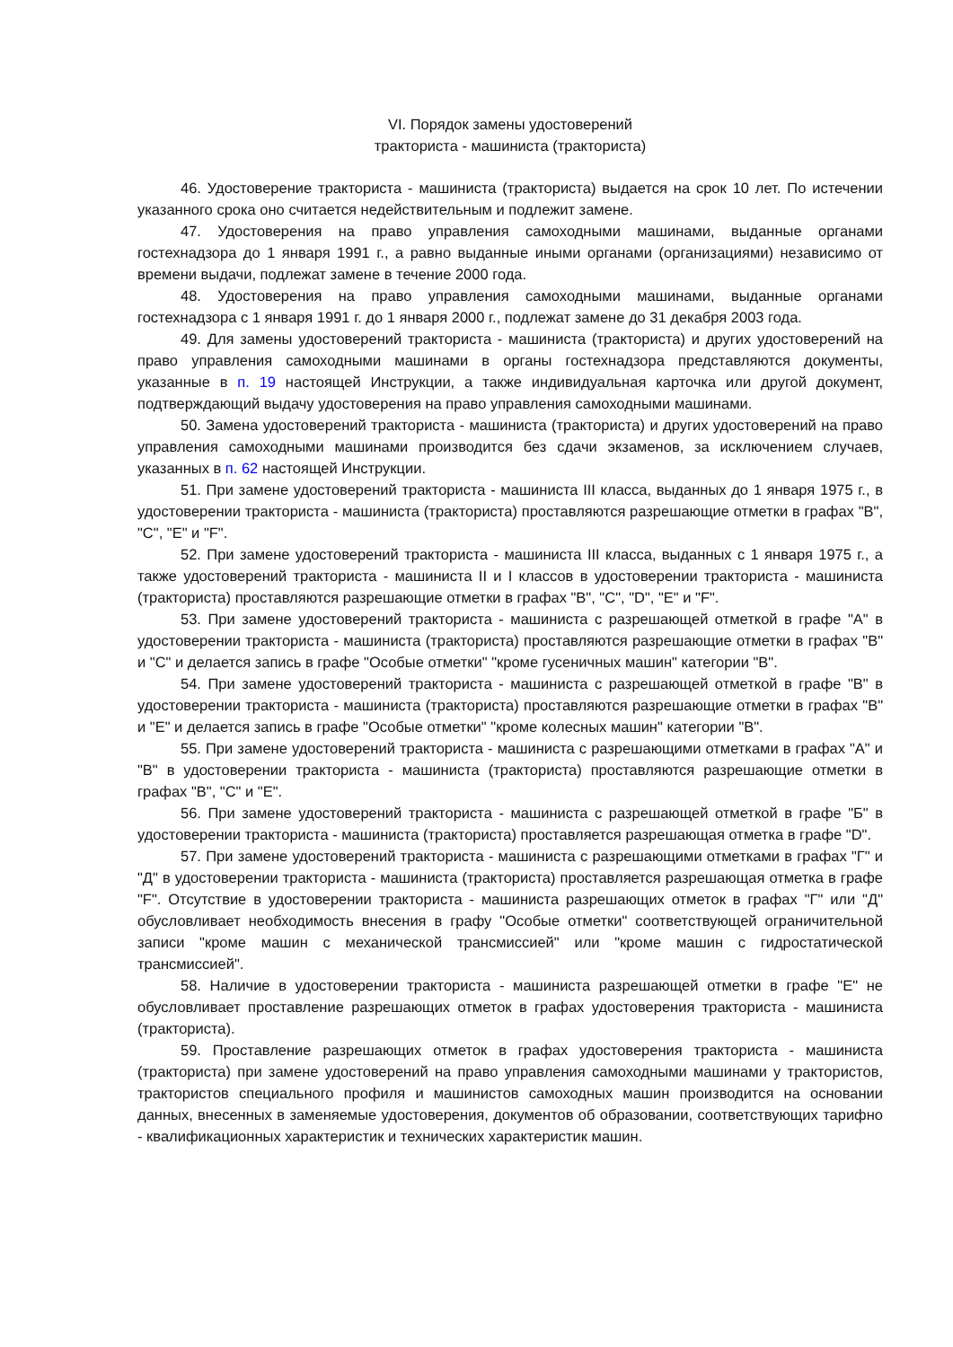VI. Порядок замены удостоверений
тракториста - машиниста (тракториста)
46. Удостоверение тракториста - машиниста (тракториста) выдается на срок 10 лет. По истечении указанного срока оно считается недействительным и подлежит замене.
47. Удостоверения на право управления самоходными машинами, выданные органами гостехнадзора до 1 января 1991 г., а равно выданные иными органами (организациями) независимо от времени выдачи, подлежат замене в течение 2000 года.
48. Удостоверения на право управления самоходными машинами, выданные органами гостехнадзора с 1 января 1991 г. до 1 января 2000 г., подлежат замене до 31 декабря 2003 года.
49. Для замены удостоверений тракториста - машиниста (тракториста) и других удостоверений на право управления самоходными машинами в органы гостехнадзора представляются документы, указанные в п. 19 настоящей Инструкции, а также индивидуальная карточка или другой документ, подтверждающий выдачу удостоверения на право управления самоходными машинами.
50. Замена удостоверений тракториста - машиниста (тракториста) и других удостоверений на право управления самоходными машинами производится без сдачи экзаменов, за исключением случаев, указанных в п. 62 настоящей Инструкции.
51. При замене удостоверений тракториста - машиниста III класса, выданных до 1 января 1975 г., в удостоверении тракториста - машиниста (тракториста) проставляются разрешающие отметки в графах "B", "C", "E" и "F".
52. При замене удостоверений тракториста - машиниста III класса, выданных с 1 января 1975 г., а также удостоверений тракториста - машиниста II и I классов в удостоверении тракториста - машиниста (тракториста) проставляются разрешающие отметки в графах "B", "C", "D", "E" и "F".
53. При замене удостоверений тракториста - машиниста с разрешающей отметкой в графе "А" в удостоверении тракториста - машиниста (тракториста) проставляются разрешающие отметки в графах "B" и "C" и делается запись в графе "Особые отметки" "кроме гусеничных машин" категории "B".
54. При замене удостоверений тракториста - машиниста с разрешающей отметкой в графе "В" в удостоверении тракториста - машиниста (тракториста) проставляются разрешающие отметки в графах "B" и "E" и делается запись в графе "Особые отметки" "кроме колесных машин" категории "B".
55. При замене удостоверений тракториста - машиниста с разрешающими отметками в графах "А" и "В" в удостоверении тракториста - машиниста (тракториста) проставляются разрешающие отметки в графах "B", "C" и "E".
56. При замене удостоверений тракториста - машиниста с разрешающей отметкой в графе "Б" в удостоверении тракториста - машиниста (тракториста) проставляется разрешающая отметка в графе "D".
57. При замене удостоверений тракториста - машиниста с разрешающими отметками в графах "Г" и "Д" в удостоверении тракториста - машиниста (тракториста) проставляется разрешающая отметка в графе "F". Отсутствие в удостоверении тракториста - машиниста разрешающих отметок в графах "Г" или "Д" обусловливает необходимость внесения в графу "Особые отметки" соответствующей ограничительной записи "кроме машин с механической трансмиссией" или "кроме машин с гидростатической трансмиссией".
58. Наличие в удостоверении тракториста - машиниста разрешающей отметки в графе "Е" не обусловливает проставление разрешающих отметок в графах удостоверения тракториста - машиниста (тракториста).
59. Проставление разрешающих отметок в графах удостоверения тракториста - машиниста (тракториста) при замене удостоверений на право управления самоходными машинами у трактористов, трактористов специального профиля и машинистов самоходных машин производится на основании данных, внесенных в заменяемые удостоверения, документов об образовании, соответствующих тарифно - квалификационных характеристик и технических характеристик машин.